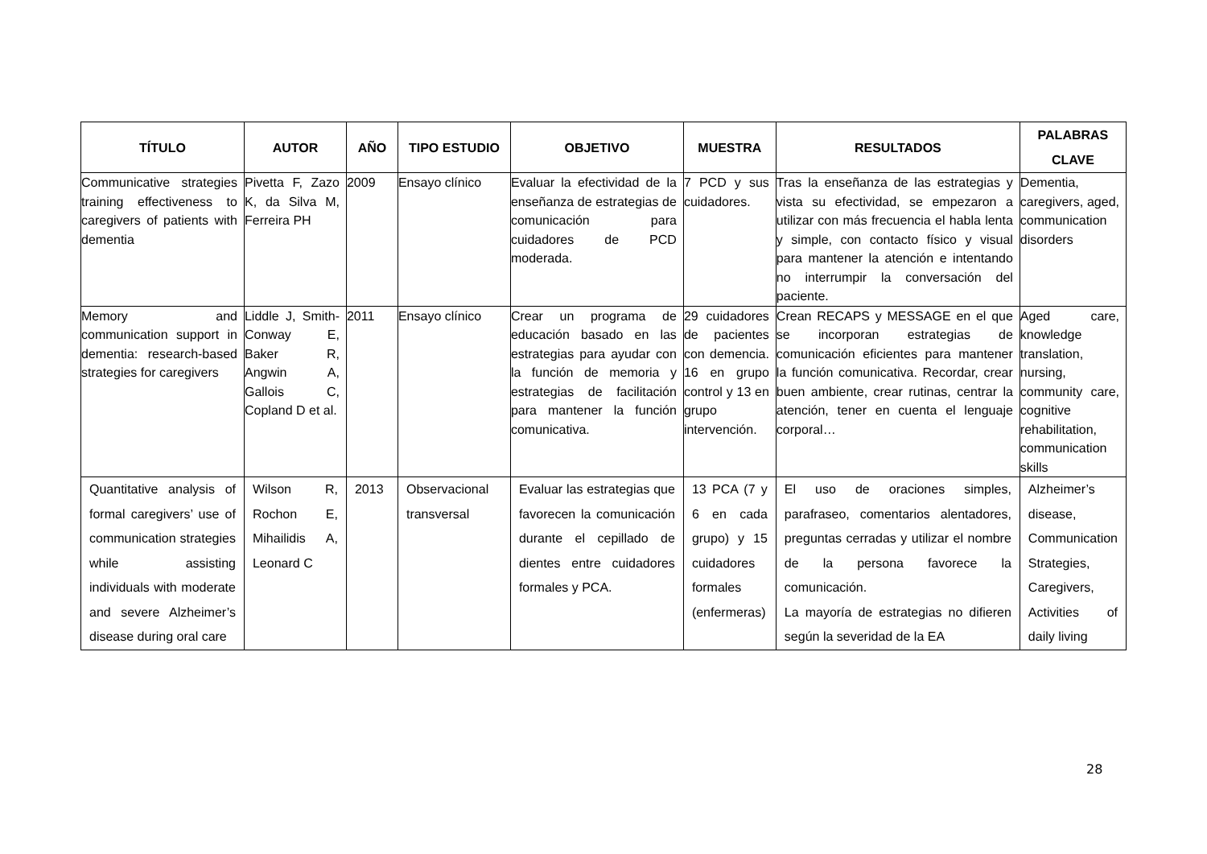| TÍTULO | AUTOR | AÑO | TIPO ESTUDIO | OBJETIVO | MUESTRA | RESULTADOS | PALABRAS CLAVE |
| --- | --- | --- | --- | --- | --- | --- | --- |
| Communicative strategies training effectiveness to caregivers of patients with dementia | Pivetta F, Zazo K, da Silva M, Ferreira PH | 2009 | Ensayo clínico | Evaluar la efectividad de la enseñanza de estrategias de comunicación para cuidadores de PCD moderada. | 7 PCD y sus cuidadores. | Tras la enseñanza de las estrategias y vista su efectividad, se empezaron a utilizar con más frecuencia el habla lenta y simple, con contacto físico y visual para mantener la atención e intentando no interrumpir la conversación del paciente. | Dementia, caregivers, aged, communication disorders |
| Memory and communication support in dementia: research-based strategies for caregivers | Liddle J, Smith-Conway E, Baker R, Angwin A, Gallois C, Copland D et al. | 2011 | Ensayo clínico | Crear un programa de educación basado en las estrategias para ayudar con la función de memoria y estrategias de facilitación para mantener la función comunicativa. | 29 cuidadores de pacientes con demencia. 16 en grupo control y 13 en grupo intervención. | Crean RECAPS y MESSAGE en el que se incorporan estrategias de comunicación eficientes para mantener la función comunicativa. Recordar, crear buen ambiente, crear rutinas, centrar la atención, tener en cuenta el lenguaje corporal… | Aged care, knowledge translation, nursing, community care, cognitive rehabilitation, communication skills |
| Quantitative analysis of formal caregivers’ use of communication strategies while assisting individuals with moderate and severe Alzheimer’s disease during oral care | Wilson R, Rochon E, Mihailidis A, Leonard C | 2013 | Observacional transversal | Evaluar las estrategias que favorecen la comunicación durante el cepillado de dientes entre cuidadores formales y PCA. | 13 PCA (7 y 6 en cada grupo) y 15 cuidadores formales (enfermeras) | El uso de oraciones simples, parafraseo, comentarios alentadores, preguntas cerradas y utilizar el nombre de la persona favorece la comunicación. La mayoría de estrategias no difieren según la severidad de la EA | Alzheimer’s disease, Communication Strategies, Caregivers, Activities of daily living |
28